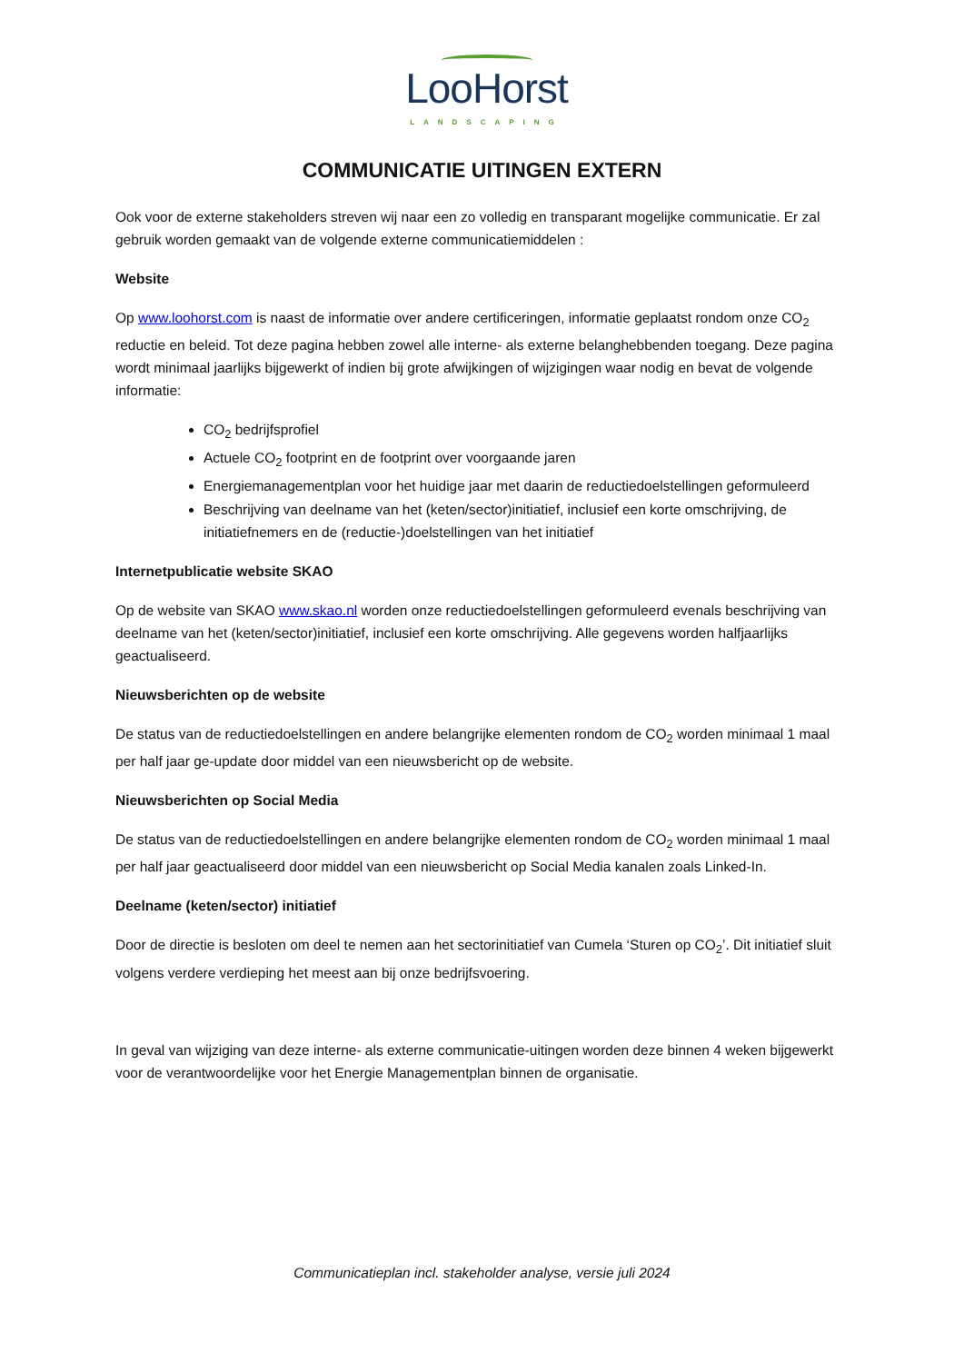LooHorst
LANDSCAPING
COMMUNICATIE UITINGEN EXTERN
Ook voor de externe stakeholders streven wij naar een zo volledig en transparant mogelijke communicatie. Er zal gebruik worden gemaakt van de volgende externe communicatiemiddelen :
Website
Op www.loohorst.com is naast de informatie over andere certificeringen, informatie geplaatst rondom onze CO<sub>2</sub> reductie en beleid. Tot deze pagina hebben zowel alle interne- als externe belanghebbenden toegang. Deze pagina wordt minimaal jaarlijks bijgewerkt of indien bij grote afwijkingen of wijzigingen waar nodig en bevat de volgende informatie:
CO<sub>2</sub> bedrijfsprofiel
Actuele CO<sub>2</sub> footprint en de footprint over voorgaande jaren
Energiemanagementplan voor het huidige jaar met daarin de reductiedoelstellingen geformuleerd
Beschrijving van deelname van het (keten/sector)initiatief, inclusief een korte omschrijving, de initiatiefnemers en de (reductie-)doelstellingen van het initiatief
Internetpublicatie website SKAO
Op de website van SKAO www.skao.nl worden onze reductiedoelstellingen geformuleerd evenals beschrijving van deelname van het (keten/sector)initiatief, inclusief een korte omschrijving. Alle gegevens worden halfjaarlijks geactualiseerd.
Nieuwsberichten op de website
De status van de reductiedoelstellingen en andere belangrijke elementen rondom de CO<sub>2</sub> worden minimaal 1 maal per half jaar ge-update door middel van een nieuwsbericht op de website.
Nieuwsberichten op Social Media
De status van de reductiedoelstellingen en andere belangrijke elementen rondom de CO<sub>2</sub> worden minimaal 1 maal per half jaar geactualiseerd door middel van een nieuwsbericht op Social Media kanalen zoals Linked-In.
Deelname (keten/sector) initiatief
Door de directie is besloten om deel te nemen aan het sectorinitiatief van Cumela ‘Sturen op CO<sub>2</sub>’. Dit initiatief sluit volgens verdere verdieping het meest aan bij onze bedrijfsvoering.
In geval van wijziging van deze interne- als externe communicatie-uitingen worden deze binnen 4 weken bijgewerkt voor de verantwoordelijke voor het Energie Managementplan binnen de organisatie.
Communicatieplan incl. stakeholder analyse, versie juli 2024